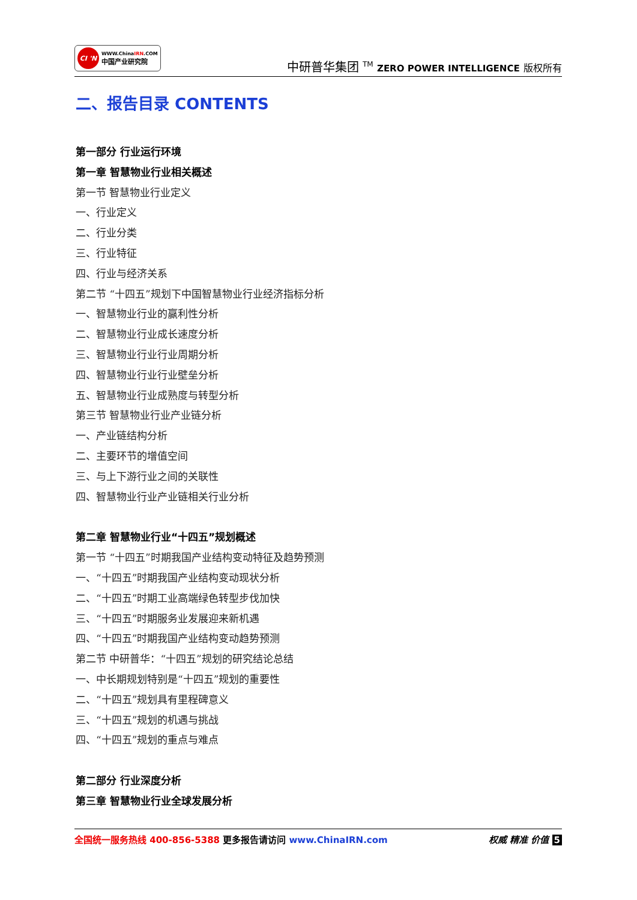CI 'N
WWW.ChinaIRN.COM
中国产业研究院
中研普华集团 <sup>TM</sup> ZERO POWER INTELLIGENCE 版权所有
二、报告目录 CONTENTS
第一部分 行业运行环境
第一章 智慧物业行业相关概述
第一节 智慧物业行业定义
一、行业定义
二、行业分类
三、行业特征
四、行业与经济关系
第二节 “十四五”规划下中国智慧物业行业经济指标分析
一、智慧物业行业的赢利性分析
二、智慧物业行业成长速度分析
三、智慧物业行业行业周期分析
四、智慧物业行业行业壁垒分析
五、智慧物业行业成熟度与转型分析
第三节 智慧物业行业产业链分析
一、产业链结构分析
二、主要环节的增值空间
三、与上下游行业之间的关联性
四、智慧物业行业产业链相关行业分析
第二章 智慧物业行业“十四五”规划概述
第一节 “十四五”时期我国产业结构变动特征及趋势预测
一、“十四五”时期我国产业结构变动现状分析
二、“十四五”时期工业高端绿色转型步伐加快
三、“十四五”时期服务业发展迎来新机遇
四、“十四五”时期我国产业结构变动趋势预测
第二节 中研普华：“十四五”规划的研究结论总结
一、中长期规划特别是“十四五”规划的重要性
二、“十四五”规划具有里程碑意义
三、“十四五”规划的机遇与挑战
四、“十四五”规划的重点与难点
第二部分 行业深度分析
第三章 智慧物业行业全球发展分析
全国统一服务热线 400-856-5388 更多报告请访问 www.ChinaIRN.com
权威 精准 价值 5